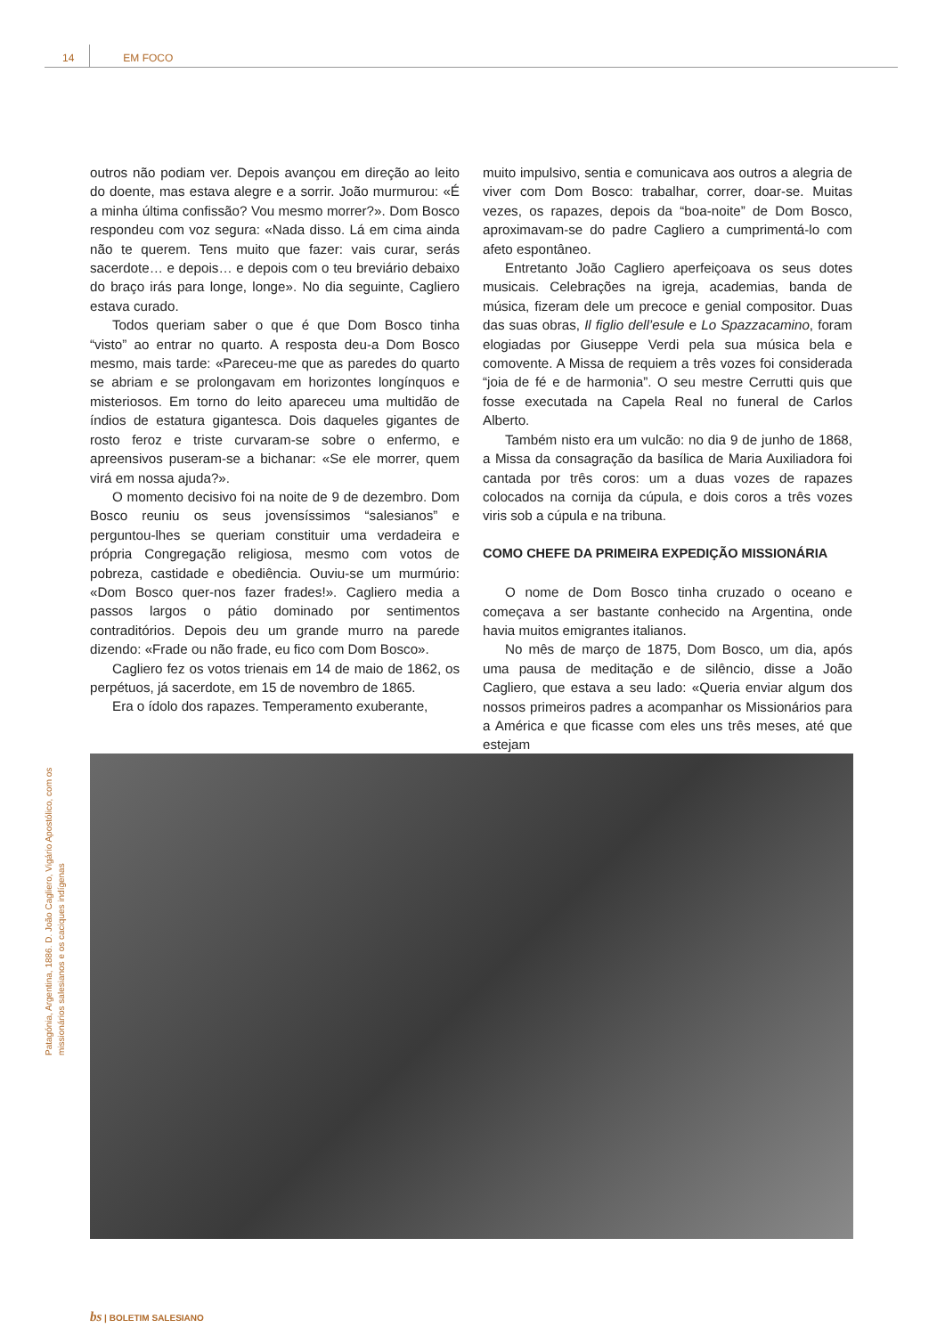14 EM FOCO
outros não podiam ver. Depois avançou em direção ao leito do doente, mas estava alegre e a sorrir. João murmurou: «É a minha última confissão? Vou mesmo morrer?». Dom Bosco respondeu com voz segura: «Nada disso. Lá em cima ainda não te querem. Tens muito que fazer: vais curar, serás sacerdote… e depois… e depois com o teu breviário debaixo do braço irás para longe, longe». No dia seguinte, Cagliero estava curado.
Todos queriam saber o que é que Dom Bosco tinha “visto” ao entrar no quarto. A resposta deu-a Dom Bosco mesmo, mais tarde: «Pareceu-me que as paredes do quarto se abriam e se prolongavam em horizontes longínquos e misteriosos. Em torno do leito apareceu uma multidão de índios de estatura gigantesca. Dois daqueles gigantes de rosto feroz e triste curvaram-se sobre o enfermo, e apreensivos puseram-se a bichanar: «Se ele morrer, quem virá em nossa ajuda?».
O momento decisivo foi na noite de 9 de dezembro. Dom Bosco reuniu os seus jovensíssimos “salesianos” e perguntou-lhes se queriam constituir uma verdadeira e própria Congregação religiosa, mesmo com votos de pobreza, castidade e obediência. Ouviu-se um murmúrio: «Dom Bosco quer-nos fazer frades!». Cagliero media a passos largos o pátio dominado por sentimentos contraditórios. Depois deu um grande murro na parede dizendo: «Frade ou não frade, eu fico com Dom Bosco».
Cagliero fez os votos trienais em 14 de maio de 1862, os perpétuos, já sacerdote, em 15 de novembro de 1865.
Era o ídolo dos rapazes. Temperamento exuberante,
muito impulsivo, sentia e comunicava aos outros a alegria de viver com Dom Bosco: trabalhar, correr, doar-se. Muitas vezes, os rapazes, depois da “boa-noite” de Dom Bosco, aproximavam-se do padre Cagliero a cumprimentá-lo com afeto espontâneo.
Entretanto João Cagliero aperfeiçoava os seus dotes musicais. Celebrações na igreja, academias, banda de música, fizeram dele um precoce e genial compositor. Duas das suas obras, Il figlio dell’esule e Lo Spazzacamino, foram elogiadas por Giuseppe Verdi pela sua música bela e comovente. A Missa de requiem a três vozes foi considerada “joia de fé e de harmonia”. O seu mestre Cerrutti quis que fosse executada na Capela Real no funeral de Carlos Alberto.
Também nisto era um vulcão: no dia 9 de junho de 1868, a Missa da consagração da basílica de Maria Auxiliadora foi cantada por três coros: um a duas vozes de rapazes colocados na cornija da cúpula, e dois coros a três vozes viris sob a cúpula e na tribuna.
COMO CHEFE DA PRIMEIRA EXPEDIÇÃO MISSIONÁRIA
O nome de Dom Bosco tinha cruzado o oceano e começava a ser bastante conhecido na Argentina, onde havia muitos emigrantes italianos.
No mês de março de 1875, Dom Bosco, um dia, após uma pausa de meditação e de silêncio, disse a João Cagliero, que estava a seu lado: «Queria enviar algum dos nossos primeiros padres a acompanhar os Missionários para a América e que ficasse com eles uns três meses, até que estejam
Patagónia, Argentina, 1886. D. João Cagliero, Vigário Apostólico, com os missionários salesianos e os caciques indígenas
bs | BOLETIM SALESIANO